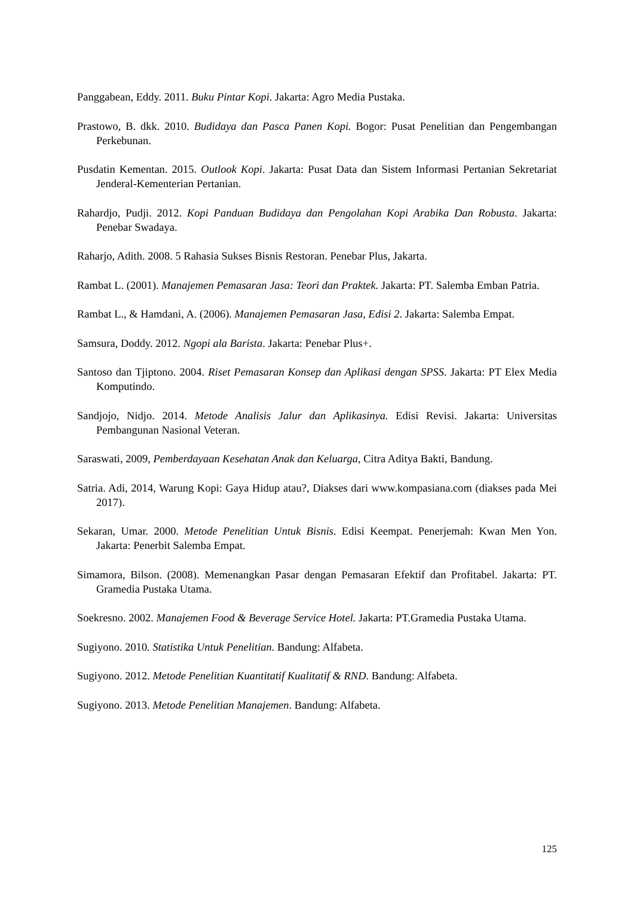Panggabean, Eddy. 2011. Buku Pintar Kopi. Jakarta: Agro Media Pustaka.
Prastowo, B. dkk. 2010. Budidaya dan Pasca Panen Kopi. Bogor: Pusat Penelitian dan Pengembangan Perkebunan.
Pusdatin Kementan. 2015. Outlook Kopi. Jakarta: Pusat Data dan Sistem Informasi Pertanian Sekretariat Jenderal-Kementerian Pertanian.
Rahardjo, Pudji. 2012. Kopi Panduan Budidaya dan Pengolahan Kopi Arabika Dan Robusta. Jakarta: Penebar Swadaya.
Raharjo, Adith. 2008. 5 Rahasia Sukses Bisnis Restoran. Penebar Plus, Jakarta.
Rambat L. (2001). Manajemen Pemasaran Jasa: Teori dan Praktek. Jakarta: PT. Salemba Emban Patria.
Rambat L., & Hamdani, A. (2006). Manajemen Pemasaran Jasa, Edisi 2. Jakarta: Salemba Empat.
Samsura, Doddy. 2012. Ngopi ala Barista. Jakarta: Penebar Plus+.
Santoso dan Tjiptono. 2004. Riset Pemasaran Konsep dan Aplikasi dengan SPSS. Jakarta: PT Elex Media Komputindo.
Sandjojo, Nidjo. 2014. Metode Analisis Jalur dan Aplikasinya. Edisi Revisi. Jakarta: Universitas Pembangunan Nasional Veteran.
Saraswati, 2009, Pemberdayaan Kesehatan Anak dan Keluarga, Citra Aditya Bakti, Bandung.
Satria. Adi, 2014, Warung Kopi: Gaya Hidup atau?, Diakses dari www.kompasiana.com (diakses pada Mei 2017).
Sekaran, Umar. 2000. Metode Penelitian Untuk Bisnis. Edisi Keempat. Penerjemah: Kwan Men Yon. Jakarta: Penerbit Salemba Empat.
Simamora, Bilson. (2008). Memenangkan Pasar dengan Pemasaran Efektif dan Profitabel. Jakarta: PT. Gramedia Pustaka Utama.
Soekresno. 2002. Manajemen Food & Beverage Service Hotel. Jakarta: PT.Gramedia Pustaka Utama.
Sugiyono. 2010. Statistika Untuk Penelitian. Bandung: Alfabeta.
Sugiyono. 2012. Metode Penelitian Kuantitatif Kualitatif & RND. Bandung: Alfabeta.
Sugiyono. 2013. Metode Penelitian Manajemen. Bandung: Alfabeta.
125